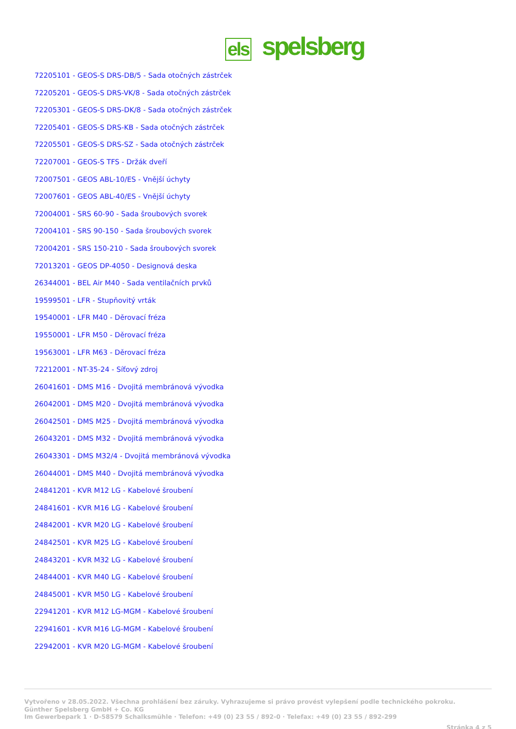els spelsberg
72205101 - GEOS-S DRS-DB/5 - Sada otočných zástrček
72205201 - GEOS-S DRS-VK/8 - Sada otočných zástrček
72205301 - GEOS-S DRS-DK/8 - Sada otočných zástrček
72205401 - GEOS-S DRS-KB - Sada otočných zástrček
72205501 - GEOS-S DRS-SZ - Sada otočných zástrček
72207001 - GEOS-S TFS - Držák dveří
72007501 - GEOS ABL-10/ES - Vnější úchyty
72007601 - GEOS ABL-40/ES - Vnější úchyty
72004001 - SRS 60-90 - Sada šroubových svorek
72004101 - SRS 90-150 - Sada šroubových svorek
72004201 - SRS 150-210 - Sada šroubových svorek
72013201 - GEOS DP-4050 - Designová deska
26344001 - BEL Air M40 - Sada ventilačních prvků
19599501 - LFR - Stupňovitý vrták
19540001 - LFR M40 - Děrovací fréza
19550001 - LFR M50 - Děrovací fréza
19563001 - LFR M63 - Děrovací fréza
72212001 - NT-35-24 - Síťový zdroj
26041601 - DMS M16 - Dvojitá membránová vývodka
26042001 - DMS M20 - Dvojitá membránová vývodka
26042501 - DMS M25 - Dvojitá membránová vývodka
26043201 - DMS M32 - Dvojitá membránová vývodka
26043301 - DMS M32/4 - Dvojitá membránová vývodka
26044001 - DMS M40 - Dvojitá membránová vývodka
24841201 - KVR M12 LG - Kabelové šroubení
24841601 - KVR M16 LG - Kabelové šroubení
24842001 - KVR M20 LG - Kabelové šroubení
24842501 - KVR M25 LG - Kabelové šroubení
24843201 - KVR M32 LG - Kabelové šroubení
24844001 - KVR M40 LG - Kabelové šroubení
24845001 - KVR M50 LG - Kabelové šroubení
22941201 - KVR M12 LG-MGM - Kabelové šroubení
22941601 - KVR M16 LG-MGM - Kabelové šroubení
22942001 - KVR M20 LG-MGM - Kabelové šroubení
Vytvořeno v 28.05.2022. Všechna prohlášení bez záruky. Vyhrazujeme si právo provést vylepšení podle technického pokroku.
Günther Spelsberg GmbH + Co. KG
Im Gewerbepark 1 · D-58579 Schalksmühle · Telefon: +49 (0) 23 55 / 892-0 · Telefax: +49 (0) 23 55 / 892-299
Stránka 4 z 5